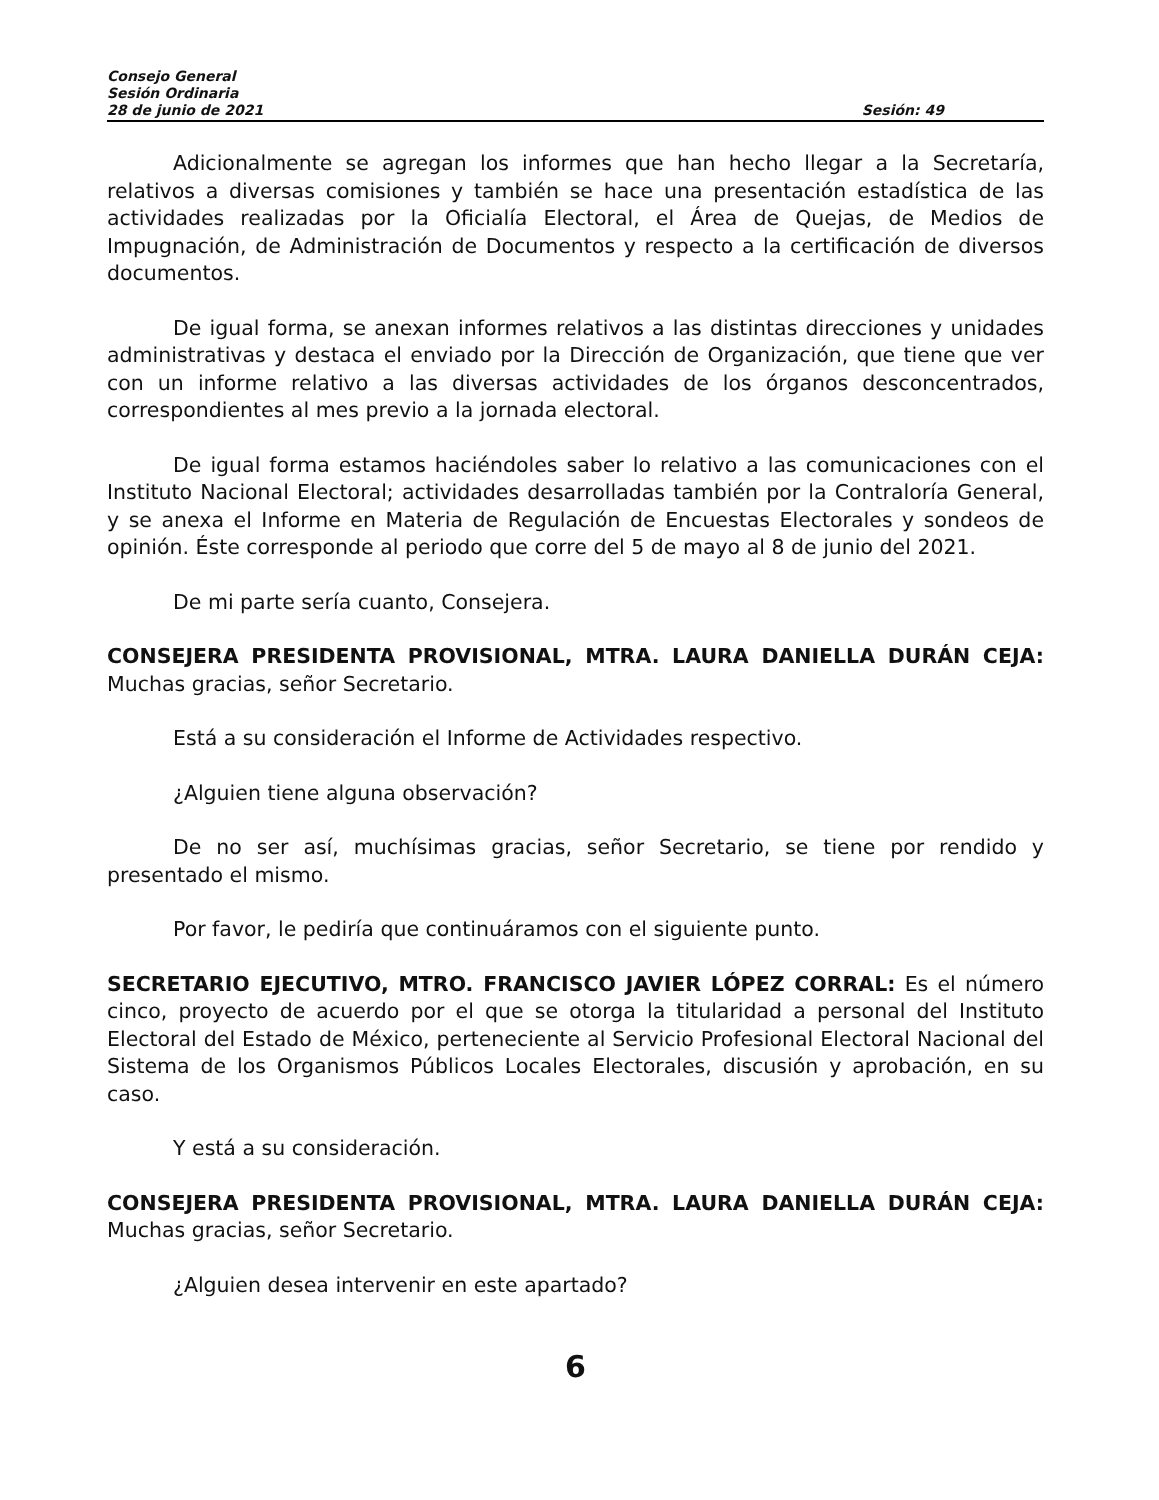Consejo General
Sesión Ordinaria
28 de junio de 2021 Sesión: 49
Adicionalmente se agregan los informes que han hecho llegar a la Secretaría, relativos a diversas comisiones y también se hace una presentación estadística de las actividades realizadas por la Oficialía Electoral, el Área de Quejas, de Medios de Impugnación, de Administración de Documentos y respecto a la certificación de diversos documentos.
De igual forma, se anexan informes relativos a las distintas direcciones y unidades administrativas y destaca el enviado por la Dirección de Organización, que tiene que ver con un informe relativo a las diversas actividades de los órganos desconcentrados, correspondientes al mes previo a la jornada electoral.
De igual forma estamos haciéndoles saber lo relativo a las comunicaciones con el Instituto Nacional Electoral; actividades desarrolladas también por la Contraloría General, y se anexa el Informe en Materia de Regulación de Encuestas Electorales y sondeos de opinión. Éste corresponde al periodo que corre del 5 de mayo al 8 de junio del 2021.
De mi parte sería cuanto, Consejera.
CONSEJERA PRESIDENTA PROVISIONAL, MTRA. LAURA DANIELLA DURÁN CEJA: Muchas gracias, señor Secretario.
Está a su consideración el Informe de Actividades respectivo.
¿Alguien tiene alguna observación?
De no ser así, muchísimas gracias, señor Secretario, se tiene por rendido y presentado el mismo.
Por favor, le pediría que continuáramos con el siguiente punto.
SECRETARIO EJECUTIVO, MTRO. FRANCISCO JAVIER LÓPEZ CORRAL: Es el número cinco, proyecto de acuerdo por el que se otorga la titularidad a personal del Instituto Electoral del Estado de México, perteneciente al Servicio Profesional Electoral Nacional del Sistema de los Organismos Públicos Locales Electorales, discusión y aprobación, en su caso.
Y está a su consideración.
CONSEJERA PRESIDENTA PROVISIONAL, MTRA. LAURA DANIELLA DURÁN CEJA: Muchas gracias, señor Secretario.
¿Alguien desea intervenir en este apartado?
6